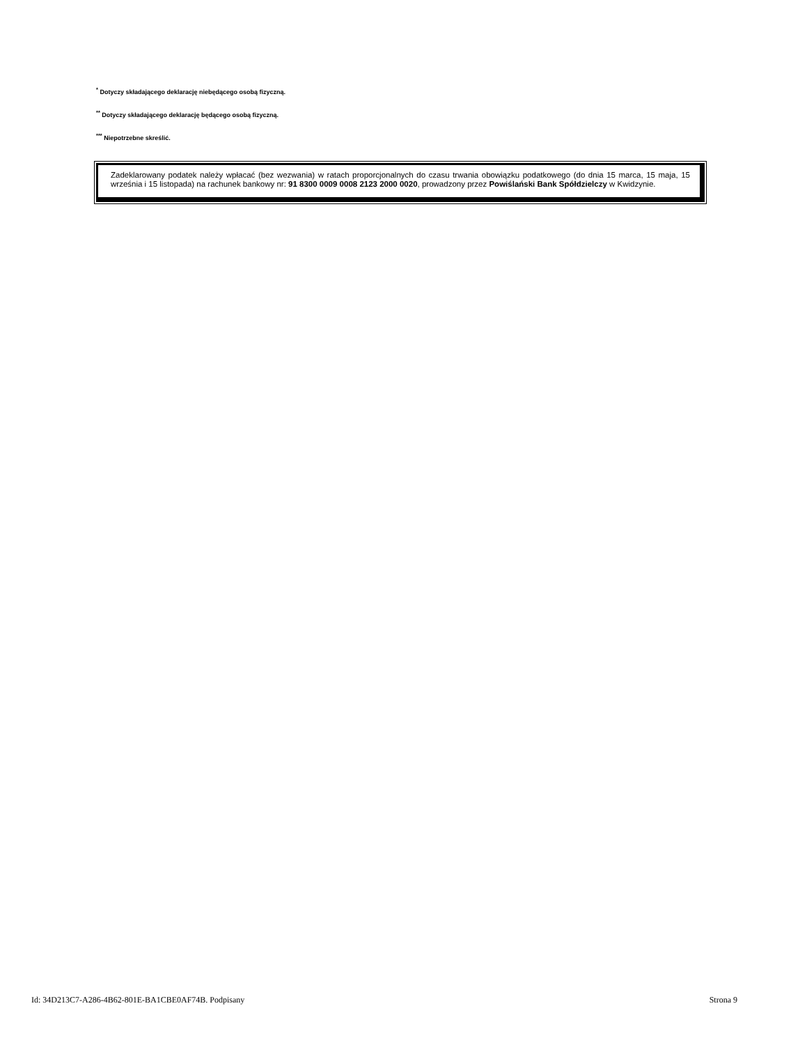<sup>*</sup> Dotyczy składającego deklarację niebędącego osobą fizyczną.
<sup>**</sup> Dotyczy składającego deklarację będącego osobą fizyczną.
<sup>***</sup> Niepotrzebne skreślić.
Zadeklarowany podatek należy wpłacać (bez wezwania) w ratach proporcjonalnych do czasu trwania obowiązku podatkowego (do dnia 15 marca, 15 maja, 15 września i 15 listopada) na rachunek bankowy nr: 91 8300 0009 0008 2123 2000 0020, prowadzony przez Powiślański Bank Spółdzielczy w Kwidzynie.
Id: 34D213C7-A286-4B62-801E-BA1CBE0AF74B. Podpisany Strona 9